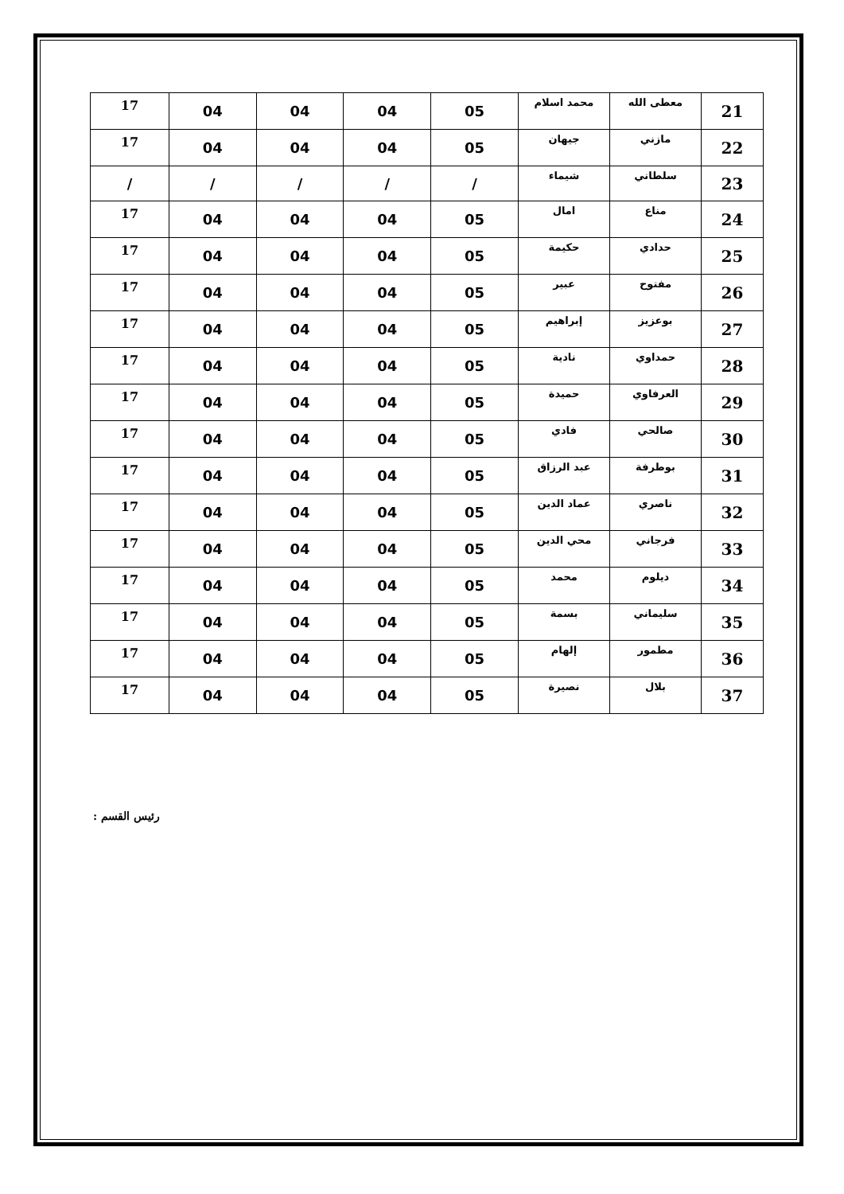| 21 | معطى الله | محمد اسلام | 05 | 04 | 04 | 04 | 17 |
| 22 | مازني | جيهان | 05 | 04 | 04 | 04 | 17 |
| 23 | سلطاني | شيماء | / | / | / | / | / |
| 24 | مناع | امال | 05 | 04 | 04 | 04 | 17 |
| 25 | حدادي | حكيمة | 05 | 04 | 04 | 04 | 17 |
| 26 | مفتوح | عبير | 05 | 04 | 04 | 04 | 17 |
| 27 | بوعزيز | إبراهيم | 05 | 04 | 04 | 04 | 17 |
| 28 | حمداوي | نادية | 05 | 04 | 04 | 04 | 17 |
| 29 | العرفاوي | حميدة | 05 | 04 | 04 | 04 | 17 |
| 30 | صالحي | فادي | 05 | 04 | 04 | 04 | 17 |
| 31 | بوطرفة | عبد الرزاق | 05 | 04 | 04 | 04 | 17 |
| 32 | ناصري | عماد الدين | 05 | 04 | 04 | 04 | 17 |
| 33 | فرجاني | محي الدين | 05 | 04 | 04 | 04 | 17 |
| 34 | ديلوم | محمد | 05 | 04 | 04 | 04 | 17 |
| 35 | سليماني | بسمة | 05 | 04 | 04 | 04 | 17 |
| 36 | مطمور | إلهام | 05 | 04 | 04 | 04 | 17 |
| 37 | بلال | نصيرة | 05 | 04 | 04 | 04 | 17 |
رئيس القسم :